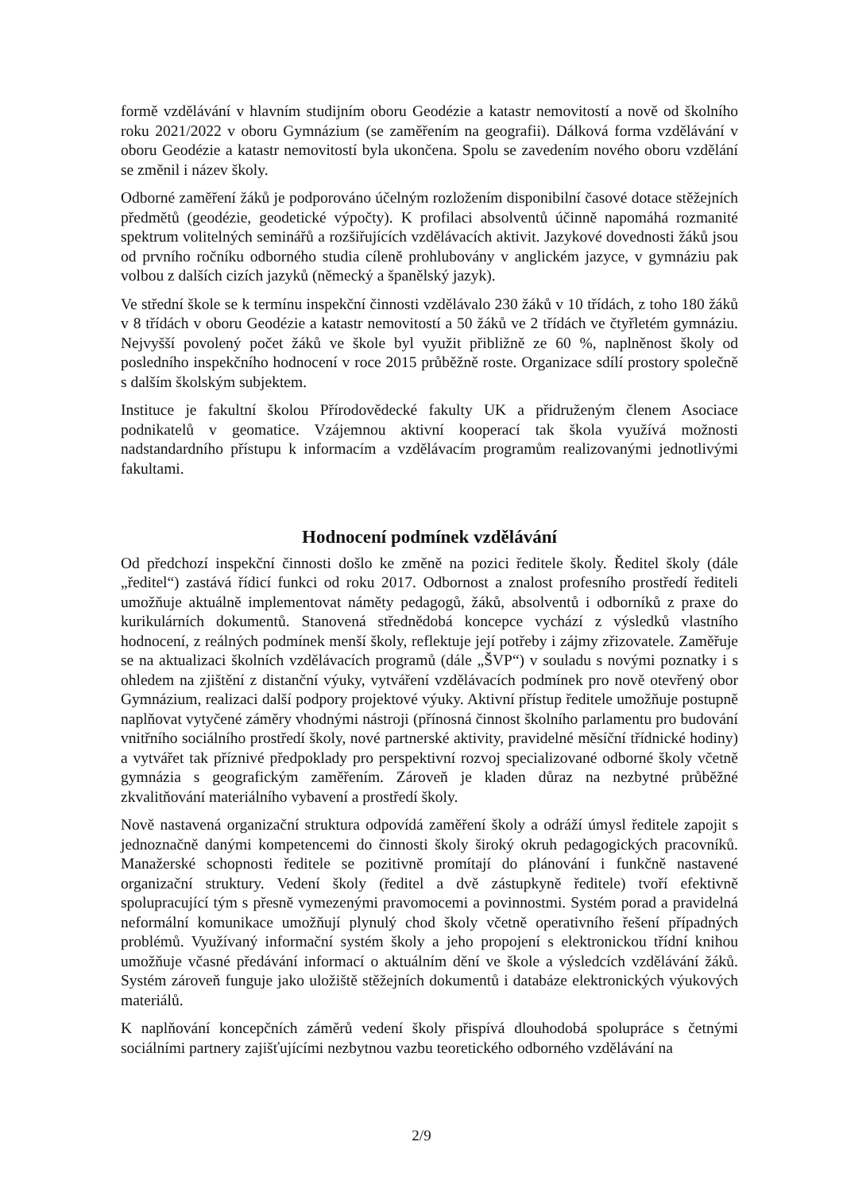formě vzdělávání v hlavním studijním oboru Geodézie a katastr nemovitostí a nově od školního roku 2021/2022 v oboru Gymnázium (se zaměřením na geografii). Dálková forma vzdělávání v oboru Geodézie a katastr nemovitostí byla ukončena. Spolu se zavedením nového oboru vzdělání se změnil i název školy.
Odborné zaměření žáků je podporováno účelným rozložením disponibilní časové dotace stěžejních předmětů (geodézie, geodetické výpočty). K profilaci absolventů účinně napomáhá rozmanité spektrum volitelných seminářů a rozšiřujících vzdělávacích aktivit. Jazykové dovednosti žáků jsou od prvního ročníku odborného studia cíleně prohlubovány v anglickém jazyce, v gymnáziu pak volbou z dalších cizích jazyků (německý a španělský jazyk).
Ve střední škole se k termínu inspekční činnosti vzdělávalo 230 žáků v 10 třídách, z toho 180 žáků v 8 třídách v oboru Geodézie a katastr nemovitostí a 50 žáků ve 2 třídách ve čtyřletém gymnáziu. Nejvyšší povolený počet žáků ve škole byl využit přibližně ze 60 %, naplněnost školy od posledního inspekčního hodnocení v roce 2015 průběžně roste. Organizace sdílí prostory společně s dalším školským subjektem.
Instituce je fakultní školou Přírodovědecké fakulty UK a přidruženým členem Asociace podnikatelů v geomatice. Vzájemnou aktivní kooperací tak škola využívá možnosti nadstandardního přístupu k informacím a vzdělávacím programům realizovanými jednotlivými fakultami.
Hodnocení podmínek vzdělávání
Od předchozí inspekční činnosti došlo ke změně na pozici ředitele školy. Ředitel školy (dále „ředitel“) zastává řídicí funkci od roku 2017. Odbornost a znalost profesního prostředí řediteli umožňuje aktuálně implementovat náměty pedagogů, žáků, absolventů i odborníků z praxe do kurikulárních dokumentů. Stanovená střednědobá koncepce vychází z výsledků vlastního hodnocení, z reálných podmínek menší školy, reflektuje její potřeby i zájmy zřizovatele. Zaměřuje se na aktualizaci školních vzdělávacích programů (dále „ŠVP“) v souladu s novými poznatky i s ohledem na zjištění z distanční výuky, vytváření vzdělávacích podmínek pro nově otevřený obor Gymnázium, realizaci další podpory projektové výuky. Aktivní přístup ředitele umožňuje postupně naplňovat vytyčené záměry vhodnými nástroji (přínosná činnost školního parlamentu pro budování vnitřního sociálního prostředí školy, nové partnerské aktivity, pravidelné měsíční třídnické hodiny) a vytvářet tak příznivé předpoklady pro perspektivní rozvoj specializované odborné školy včetně gymnázia s geografickým zaměřením. Zároveň je kladen důraz na nezbytné průběžné zkvalitňování materiálního vybavení a prostředí školy.
Nově nastavená organizační struktura odpovídá zaměření školy a odráží úmysl ředitele zapojit s jednoznačně danými kompetencemi do činnosti školy široký okruh pedagogických pracovníků. Manažerské schopnosti ředitele se pozitivně promítají do plánování i funkčně nastavené organizační struktury. Vedení školy (ředitel a dvě zástupkyně ředitele) tvoří efektivně spolupracující tým s přesně vymezenými pravomocemi a povinnostmi. Systém porad a pravidelná neformální komunikace umožňují plynulý chod školy včetně operativního řešení případných problémů. Využívaný informační systém školy a jeho propojení s elektronickou třídní knihou umožňuje včasné předávání informací o aktuálním dění ve škole a výsledcích vzdělávání žáků. Systém zároveň funguje jako uložiště stěžejních dokumentů i databáze elektronických výukových materiálů.
K naplňování koncepčních záměrů vedení školy přispívá dlouhodobá spolupráce s četnými sociálními partnery zajišťujícími nezbytnou vazbu teoretického odborného vzdělávání na
2/9